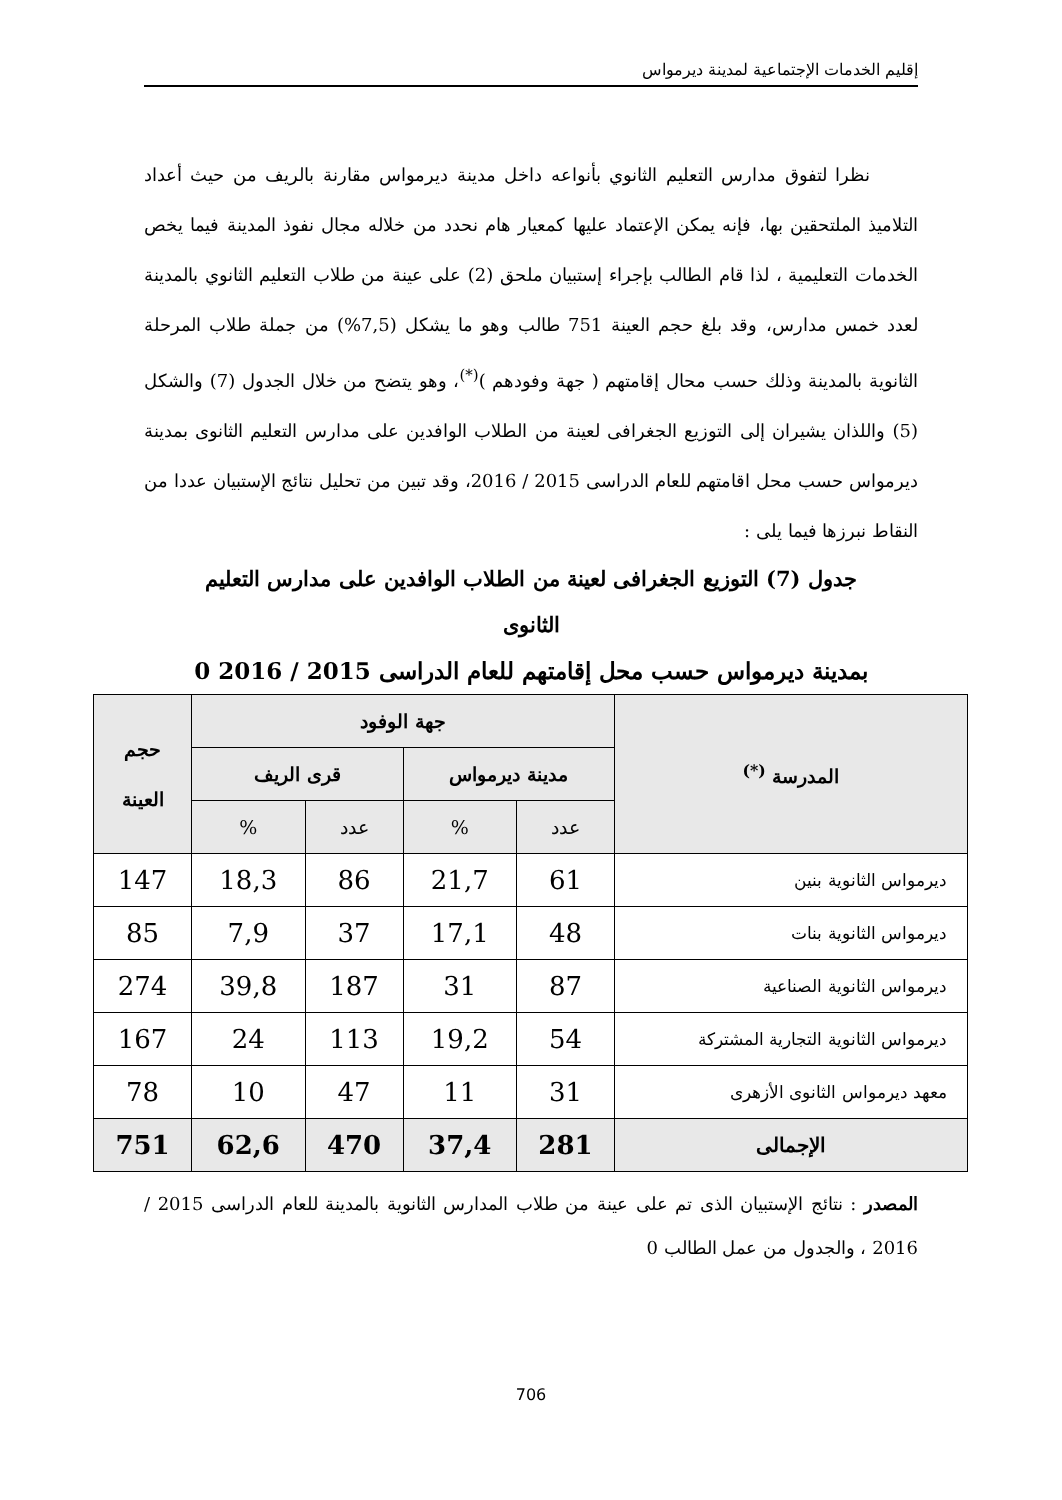إقليم الخدمات الإجتماعية لمدينة ديرمواس
نظرا لتفوق مدارس التعليم الثانوي بأنواعه داخل مدينة ديرمواس مقارنة بالريف من حيث أعداد التلاميذ الملتحقين بها، فإنه يمكن الإعتماد عليها كمعيار هام نحدد من خلاله مجال نفوذ المدينة فيما يخص الخدمات التعليمية ، لذا قام الطالب بإجراء إستبيان ملحق (2) على عينة من طلاب التعليم الثانوي بالمدينة لعدد خمس مدارس، وقد بلغ حجم العينة 751 طالب وهو ما يشكل (7,5%) من جملة طلاب المرحلة الثانوية بالمدينة وذلك حسب محال إقامتهم ( جهة وفودهم )<sup>(*)</sup>، وهو يتضح من خلال الجدول (7) والشكل (5) واللذان يشيران إلى التوزيع الجغرافى لعينة من الطلاب الوافدين على مدارس التعليم الثانوى بمدينة ديرمواس حسب محل اقامتهم للعام الدراسى 2015 / 2016، وقد تبين من تحليل نتائج الإستبيان عددا من النقاط نبرزها فيما يلى :
جدول (7) التوزيع الجغرافى لعينة من الطلاب الوافدين على مدارس التعليم
الثانوى
بمدينة ديرمواس حسب محل إقامتهم للعام الدراسى 2015 / 2016 0
| المدرسة <sup>(*)</sup> | جهة الوفود | | | | حجم العينة |
| --- | --- | --- | --- | --- | --- |
| | مدينة ديرمواس | | قرى الريف | | |
| | عدد | % | عدد | % | |
| ديرمواس الثانوية بنين | 61 | 21,7 | 86 | 18,3 | 147 |
| ديرمواس الثانوية بنات | 48 | 17,1 | 37 | 7,9 | 85 |
| ديرمواس الثانوية الصناعية | 87 | 31 | 187 | 39,8 | 274 |
| ديرمواس الثانوية التجارية المشتركة | 54 | 19,2 | 113 | 24 | 167 |
| معهد ديرمواس الثانوى الأزهرى | 31 | 11 | 47 | 10 | 78 |
| الإجمالى | 281 | 37,4 | 470 | 62,6 | 751 |
المصدر : نتائج الإستبيان الذى تم على عينة من طلاب المدارس الثانوية بالمدينة للعام الدراسى 2015 / 2016 ، والجدول من عمل الطالب 0
706